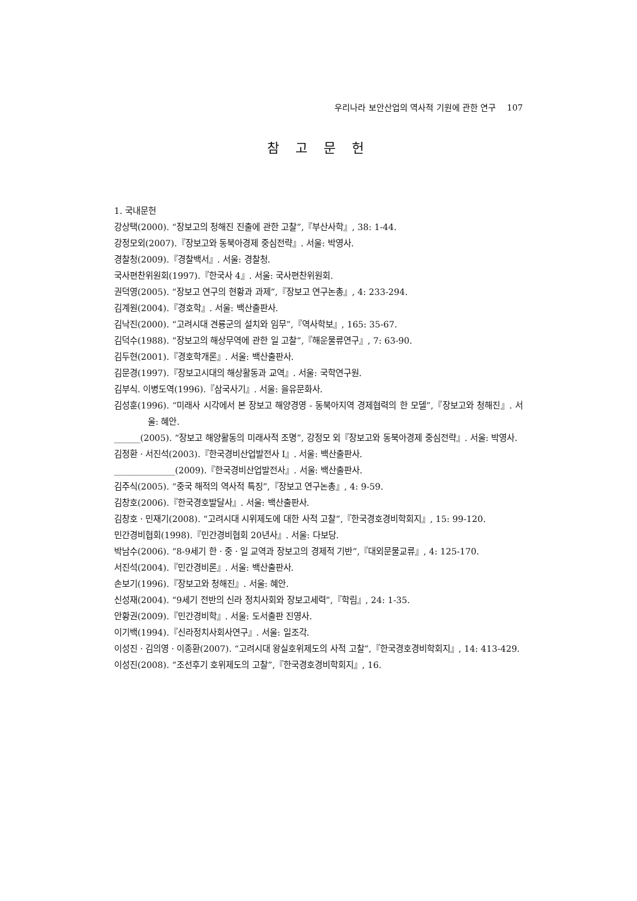우리나라 보안산업의 역사적 기원에 관한 연구 107
참 고 문 헌
1. 국내문헌
강상택(2000). “장보고의 청해진 진출에 관한 고찰”,『부산사학』, 38: 1-44.
강정모외(2007).『장보고와 동북아경제 중심전략』. 서울: 박영사.
경찰청(2009).『경찰백서』. 서울: 경찰청.
국사편찬위원회(1997).『한국사 4』. 서울: 국사편찬위원회.
권덕영(2005). “장보고 연구의 현황과 과제”,『장보고 연구논총』, 4: 233-294.
김계원(2004).『경호학』. 서울: 백산출판사.
김낙진(2000). “고려시대 견룡군의 설치와 임무”,『역사학보』, 165: 35-67.
김덕수(1988). “장보고의 해상무역에 관한 일 고찰”,『해운물류연구』, 7: 63-90.
김두현(2001).『경호학개론』. 서울: 백산출판사.
김문경(1997).『장보고시대의 해상활동과 교역』. 서울: 국학연구원.
김부식. 이병도역(1996).『삼국사기』. 서울: 을유문화사.
김성훈(1996). “미래사 시각에서 본 장보고 해양경영 - 동북아지역 경제협력의 한 모델”,『장보고와 청해진』. 서울: 혜안.
______(2005). “장보고 해양활동의 미래사적 조명”, 강정모 외『장보고와 동북아경제 중심전략』. 서울: 박영사.
김정환ㆍ서진석(2003).『한국경비산업발전사 I』. 서울: 백산출판사.
______________(2009).『한국경비산업발전사』. 서울: 백산출판사.
김주식(2005). “중국 해적의 역사적 특징”,『장보고 연구논총』, 4: 9-59.
김창호(2006).『한국경호발달사』. 서울: 백산출판사.
김창호ㆍ민재기(2008). “고려시대 시위제도에 대한 사적 고찰”,『한국경호경비학회지』, 15: 99-120.
민간경비협회(1998).『민간경비협회 20년사』. 서울: 다보당.
박남수(2006). “8-9세기 한ㆍ중ㆍ일 교역과 장보고의 경제적 기반”,『대외문물교류』, 4: 125-170.
서진석(2004).『민간경비론』. 서울: 백산출판사.
손보기(1996).『장보고와 청해진』. 서울: 혜안.
신성재(2004). “9세기 전반의 신라 정치사회와 장보고세력”,『학림』, 24: 1-35.
안황권(2009).『민간경비학』. 서울: 도서출판 진영사.
이기백(1994).『신라정치사회사연구』. 서울: 일조각.
이성진ㆍ김의영ㆍ이종환(2007). “고려시대 왕실호위제도의 사적 고찰”,『한국경호경비학회지』, 14: 413-429.
이성진(2008). “조선후기 호위제도의 고찰”,『한국경호경비학회지』, 16.